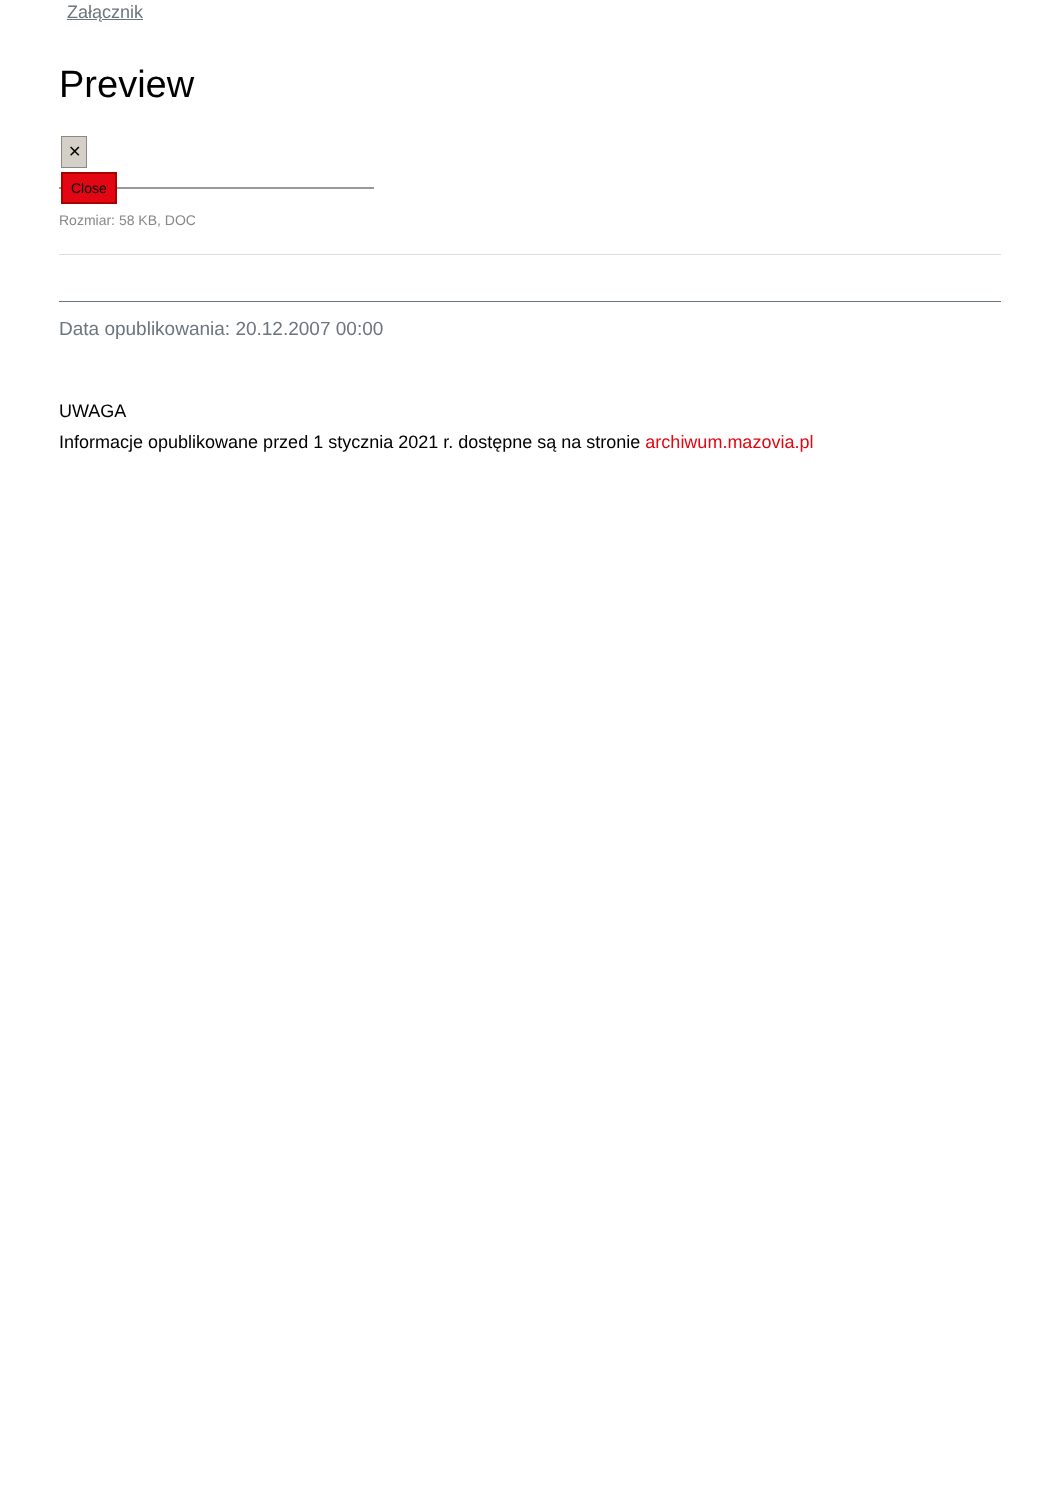Załącznik
Preview
✕
Close
Rozmiar: 58 KB, DOC
Data opublikowania: 20.12.2007 00:00
UWAGA
Informacje opublikowane przed 1 stycznia 2021 r. dostępne są na stronie archiwum.mazovia.pl